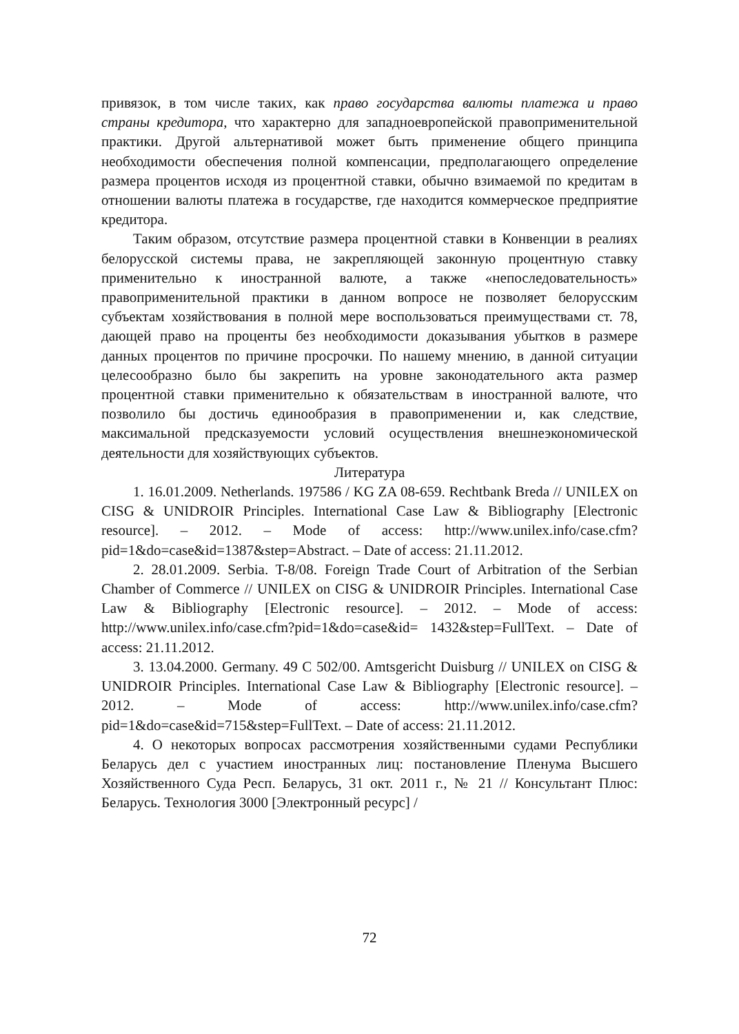привязок, в том числе таких, как право государства валюты платежа и право страны кредитора, что характерно для западноевропейской правоприменительной практики. Другой альтернативой может быть применение общего принципа необходимости обеспечения полной компенсации, предполагающего определение размера процентов исходя из процентной ставки, обычно взимаемой по кредитам в отношении валюты платежа в государстве, где находится коммерческое предприятие кредитора.
Таким образом, отсутствие размера процентной ставки в Конвенции в реалиях белорусской системы права, не закрепляющей законную процентную ставку применительно к иностранной валюте, а также «непоследовательность» правоприменительной практики в данном вопросе не позволяет белорусским субъектам хозяйствования в полной мере воспользоваться преимуществами ст. 78, дающей право на проценты без необходимости доказывания убытков в размере данных процентов по причине просрочки. По нашему мнению, в данной ситуации целесообразно было бы закрепить на уровне законодательного акта размер процентной ставки применительно к обязательствам в иностранной валюте, что позволило бы достичь единообразия в правоприменении и, как следствие, максимальной предсказуемости условий осуществления внешнеэкономической деятельности для хозяйствующих субъектов.
Литература
1. 16.01.2009. Netherlands. 197586 / KG ZA 08-659. Rechtbank Breda // UNILEX on CISG & UNIDROIR Principles. International Case Law & Bibliography [Electronic resource]. – 2012. – Mode of access: http://www.unilex.info/case.cfm?pid=1&do=case&id=1387&step=Abstract. – Date of access: 21.11.2012.
2. 28.01.2009. Serbia. T-8/08. Foreign Trade Court of Arbitration of the Serbian Chamber of Commerce // UNILEX on CISG & UNIDROIR Principles. International Case Law & Bibliography [Electronic resource]. – 2012. – Mode of access: http://www.unilex.info/case.cfm?pid=1&do=case&id= 1432&step=FullText. – Date of access: 21.11.2012.
3. 13.04.2000. Germany. 49 C 502/00. Amtsgericht Duisburg // UNILEX on CISG & UNIDROIR Principles. International Case Law & Bibliography [Electronic resource]. – 2012. – Mode of access: http://www.unilex.info/case.cfm?pid=1&do=case&id=715&step=FullText. – Date of access: 21.11.2012.
4. О некоторых вопросах рассмотрения хозяйственными судами Республики Беларусь дел с участием иностранных лиц: постановление Пленума Высшего Хозяйственного Суда Респ. Беларусь, 31 окт. 2011 г., № 21 // Консультант Плюс: Беларусь. Технология 3000 [Электронный ресурс] /
72